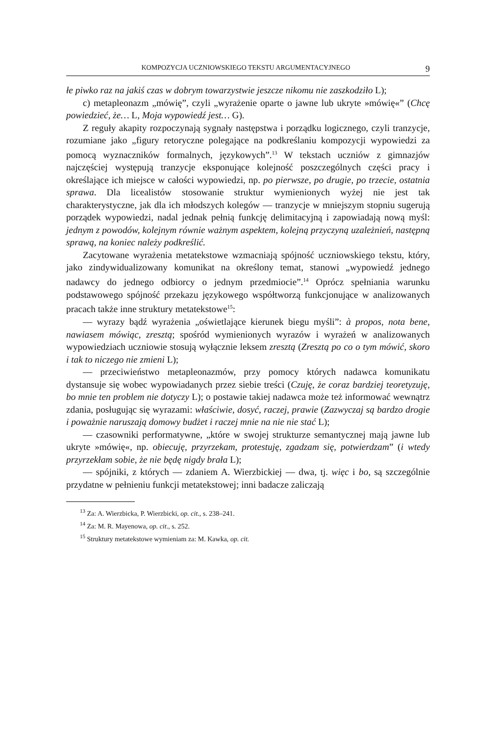KOMPOZYCJA UCZNIOWSKIEGO TEKSTU ARGUMENTACYJNEGO 9
łe piwko raz na jakiś czas w dobrym towarzystwie jeszcze nikomu nie zaszkodziło L);
c) metapleonazm „mówię”, czyli „wyrażenie oparte o jawne lub ukryte »mówię«” (Chcę powiedzieć, że… L, Moja wypowiedź jest… G).
Z reguły akapity rozpoczynają sygnały następstwa i porządku logicznego, czyli tranzycje, rozumiane jako „figury retoryczne polegające na podkreślaniu kompozycji wypowiedzi za pomocą wyznaczników formalnych, językowych”.<sup>13</sup> W tekstach uczniów z gimnazjów najczęściej występują tranzycje eksponujące kolejność poszczególnych części pracy i określające ich miejsce w całości wypowiedzi, np. po pierwsze, po drugie, po trzecie, ostatnia sprawa. Dla licealistów stosowanie struktur wymienionych wyżej nie jest tak charakterystyczne, jak dla ich młodszych kolegów — tranzycje w mniejszym stopniu sugerują porządek wypowiedzi, nadal jednak pełnią funkcję delimitacyjną i zapowiadają nową myśl: jednym z powodów, kolejnym równie ważnym aspektem, kolejną przyczyną uzależnień, następną sprawą, na koniec należy podkreślić.
Zacytowane wyrażenia metatekstowe wzmacniają spójność uczniowskiego tekstu, który, jako zindywidualizowany komunikat na określony temat, stanowi „wypowiedź jednego nadawcy do jednego odbiorcy o jednym przedmiocie”.<sup>14</sup> Oprócz spełniania warunku podstawowego spójność przekazu językowego współtworzą funkcjonujące w analizowanych pracach także inne struktury metatekstowe<sup>15</sup>:
— wyrazy bądź wyrażenia „oświetlające kierunek biegu myśli”: à propos, nota bene, nawiasem mówiąc, zresztą; spośród wymienionych wyrazów i wyrażeń w analizowanych wypowiedziach uczniowie stosują wyłącznie leksem zresztą (Zresztą po co o tym mówić, skoro i tak to niczego nie zmieni L);
— przeciwieństwo metapleonazmów, przy pomocy których nadawca komunikatu dystansuje się wobec wypowiadanych przez siebie treści (Czuję, że coraz bardziej teoretyzuję, bo mnie ten problem nie dotyczy L); o postawie takiej nadawca może też informować wewnątrz zdania, posługując się wyrazami: właściwie, dosyć, raczej, prawie (Zazwyczaj są bardzo drogie i poważnie naruszają domowy budżet i raczej mnie na nie nie stać L);
— czasowniki performatywne, „które w swojej strukturze semantycznej mają jawne lub ukryte »mówię«, np. obiecuję, przyrzekam, protestuję, zgadzam się, potwierdzam” (i wtedy przyrzekłam sobie, że nie będę nigdy brała L);
— spójniki, z których — zdaniem A. Wierzbickiej — dwa, tj. więc i bo, są szczególnie przydatne w pełnieniu funkcji metatekstowej; inni badacze zaliczają
<sup>13</sup> Za: A. Wierzbicka, P. Wierzbicki, op. cit., s. 238–241.
<sup>14</sup> Za: M. R. Mayenowa, op. cit., s. 252.
<sup>15</sup> Struktury metatekstowe wymieniam za: M. Kawka, op. cit.